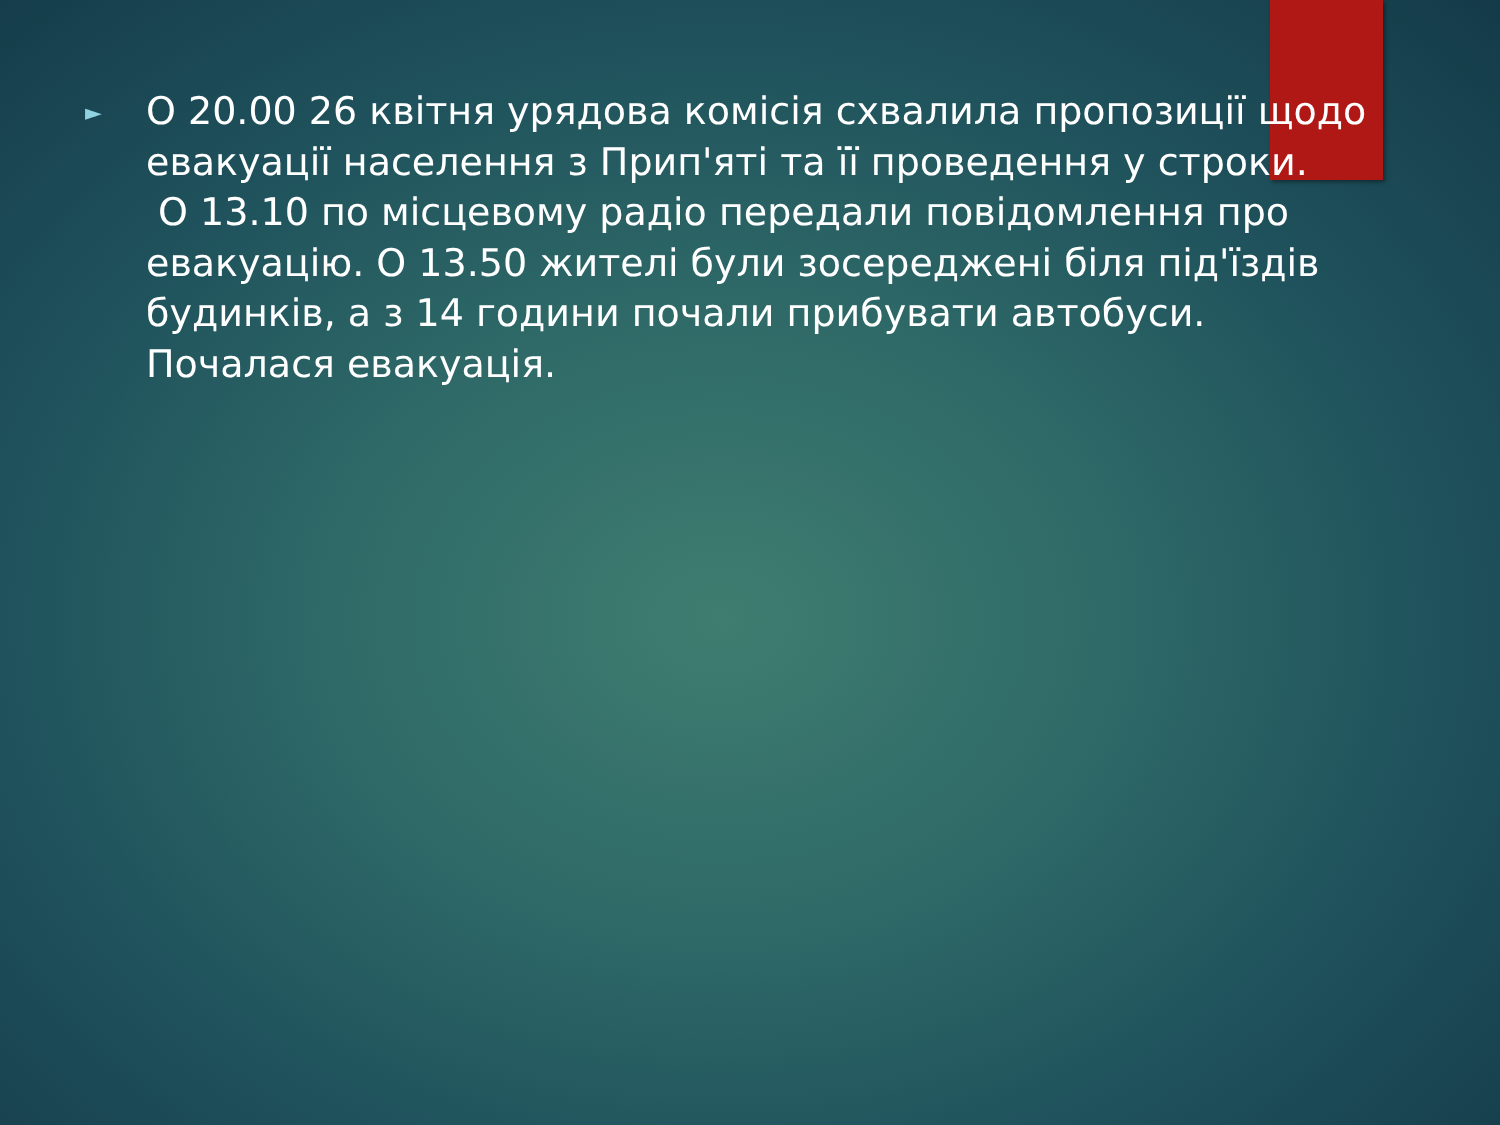►
О 20.00 26 квітня урядова комісія схвалила пропозиції щодо евакуації населення з Прип'яті та її проведення у строки.
О 13.10 по місцевому радіо передали повідомлення про евакуацію. О 13.50 жителі були зосереджені біля під'їздів будинків, а з 14 години почали прибувати автобуси. Почалася евакуація.